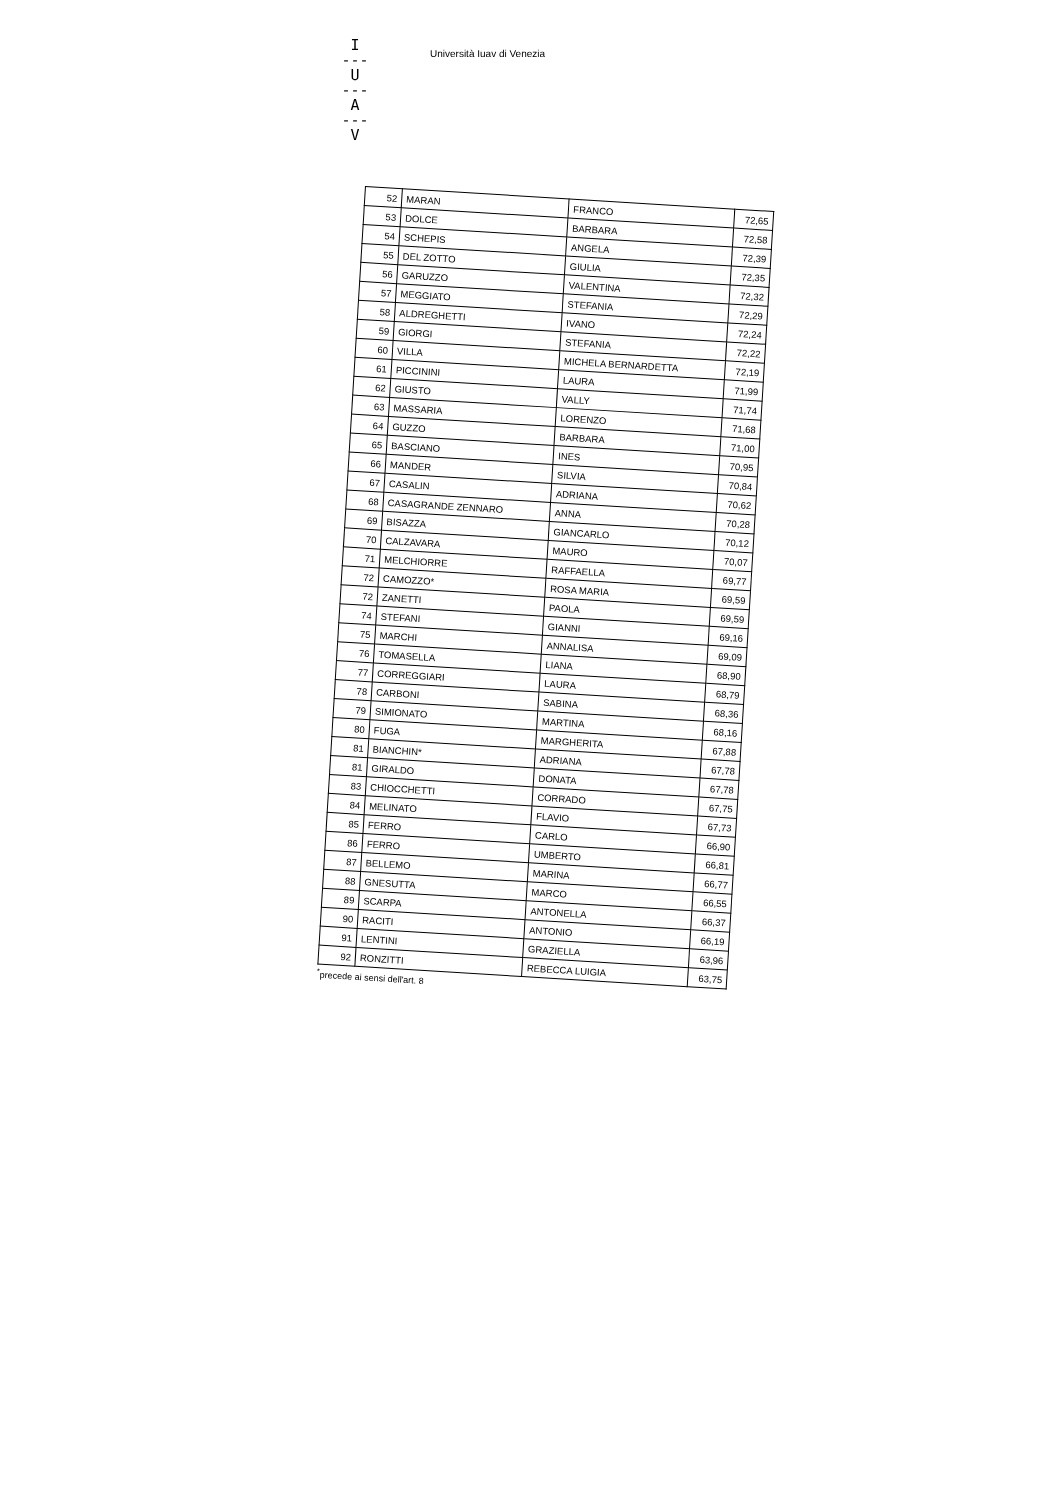I
---
U
---
A
---
V
Università Iuav di Venezia
| 52 | MARAN | FRANCO | 72,65 |
| 53 | DOLCE | BARBARA | 72,58 |
| 54 | SCHEPIS | ANGELA | 72,39 |
| 55 | DEL ZOTTO | GIULIA | 72,35 |
| 56 | GARUZZO | VALENTINA | 72,32 |
| 57 | MEGGIATO | STEFANIA | 72,29 |
| 58 | ALDREGHETTI | IVANO | 72,24 |
| 59 | GIORGI | STEFANIA | 72,22 |
| 60 | VILLA | MICHELA BERNARDETTA | 72,19 |
| 61 | PICCININI | LAURA | 71,99 |
| 62 | GIUSTO | VALLY | 71,74 |
| 63 | MASSARIA | LORENZO | 71,68 |
| 64 | GUZZO | BARBARA | 71,00 |
| 65 | BASCIANO | INES | 70,95 |
| 66 | MANDER | SILVIA | 70,84 |
| 67 | CASALIN | ADRIANA | 70,62 |
| 68 | CASAGRANDE ZENNARO | ANNA | 70,28 |
| 69 | BISAZZA | GIANCARLO | 70,12 |
| 70 | CALZAVARA | MAURO | 70,07 |
| 71 | MELCHIORRE | RAFFAELLA | 69,77 |
| 72 | CAMOZZO* | ROSA MARIA | 69,59 |
| 72 | ZANETTI | PAOLA | 69,59 |
| 74 | STEFANI | GIANNI | 69,16 |
| 75 | MARCHI | ANNALISA | 69,09 |
| 76 | TOMASELLA | LIANA | 68,90 |
| 77 | CORREGGIARI | LAURA | 68,79 |
| 78 | CARBONI | SABINA | 68,36 |
| 79 | SIMIONATO | MARTINA | 68,16 |
| 80 | FUGA | MARGHERITA | 67,88 |
| 81 | BIANCHIN* | ADRIANA | 67,78 |
| 81 | GIRALDO | DONATA | 67,78 |
| 83 | CHIOCCHETTI | CORRADO | 67,75 |
| 84 | MELINATO | FLAVIO | 67,73 |
| 85 | FERRO | CARLO | 66,90 |
| 86 | FERRO | UMBERTO | 66,81 |
| 87 | BELLEMO | MARINA | 66,77 |
| 88 | GNESUTTA | MARCO | 66,55 |
| 89 | SCARPA | ANTONELLA | 66,37 |
| 90 | RACITI | ANTONIO | 66,19 |
| 91 | LENTINI | GRAZIELLA | 63,96 |
| 92 | RONZITTI | REBECCA LUIGIA | 63,75 |
<sup>*</sup> precede ai sensi dell'art. 8